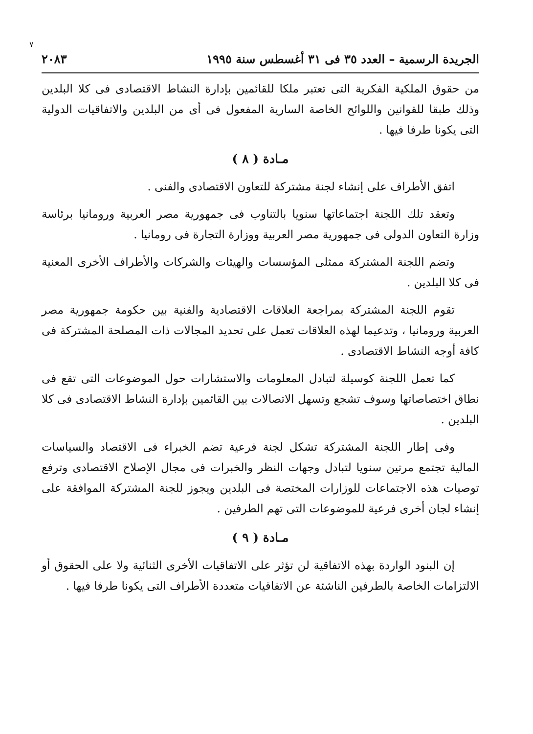٧
الجريدة الرسمية – العدد ٣٥ فى ٣١ أغسطس سنة ١٩٩٥ ٢٠٨٣
من حقوق الملكية الفكرية التى تعتبر ملكا للقائمين بإدارة النشاط الاقتصادى فى كلا البلدين وذلك طبقا للقوانين واللوائح الخاصة السارية المفعول فى أى من البلدين والاتفاقيات الدولية التى يكونا طرفا فيها .
مـادة ( ٨ )
اتفق الأطراف على إنشاء لجنة مشتركة للتعاون الاقتصادى والفنى .
وتعقد تلك اللجنة اجتماعاتها سنويا بالتناوب فى جمهورية مصر العربية ورومانيا برئاسة وزارة التعاون الدولى فى جمهورية مصر العربية ووزارة التجارة فى رومانيا .
وتضم اللجنة المشتركة ممثلى المؤسسات والهيئات والشركات والأطراف الأخرى المعنية فى كلا البلدين .
تقوم اللجنة المشتركة بمراجعة العلاقات الاقتصادية والفنية بين حكومة جمهورية مصر العربية ورومانيا ، وتدعيما لهذه العلاقات تعمل على تحديد المجالات ذات المصلحة المشتركة فى كافة أوجه النشاط الاقتصادى .
كما تعمل اللجنة كوسيلة لتبادل المعلومات والاستشارات حول الموضوعات التى تقع فى نطاق اختصاصاتها وسوف تشجع وتسهل الاتصالات بين القائمين بإدارة النشاط الاقتصادى فى كلا البلدين .
وفى إطار اللجنة المشتركة تشكل لجنة فرعية تضم الخبراء فى الاقتصاد والسياسات المالية تجتمع مرتين سنويا لتبادل وجهات النظر والخبرات فى مجال الإصلاح الاقتصادى وترفع توصيات هذه الاجتماعات للوزارات المختصة فى البلدين ويجوز للجنة المشتركة الموافقة على إنشاء لجان أخرى فرعية للموضوعات التى تهم الطرفين .
مـادة ( ٩ )
إن البنود الواردة بهذه الاتفاقية لن تؤثر على الاتفاقيات الأخرى الثنائية ولا على الحقوق أو الالتزامات الخاصة بالطرفين الناشئة عن الاتفاقيات متعددة الأطراف التى يكونا طرفا فيها .